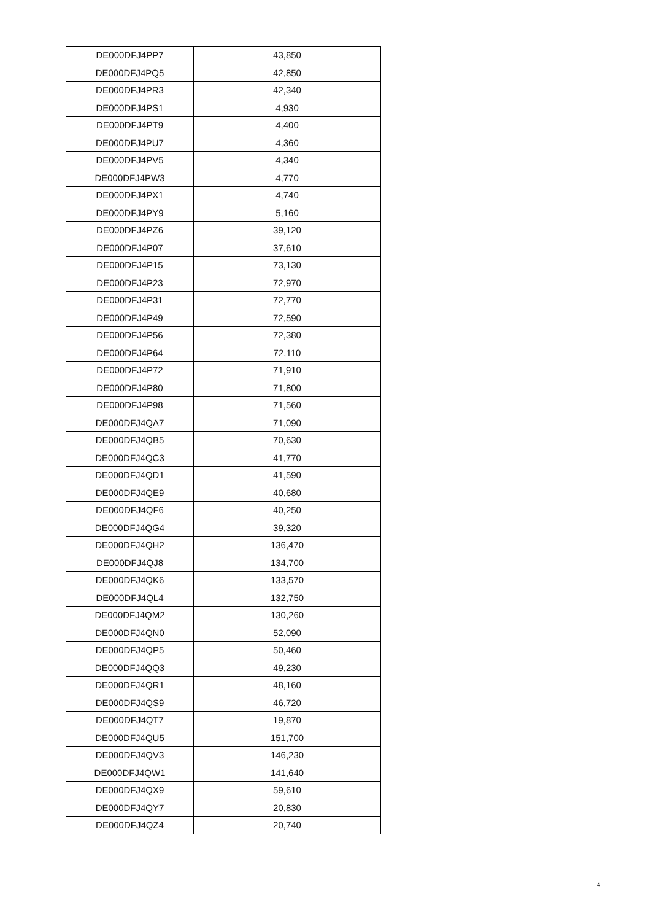| DE000DFJ4PP7 | 43,850 |
| DE000DFJ4PQ5 | 42,850 |
| DE000DFJ4PR3 | 42,340 |
| DE000DFJ4PS1 | 4,930 |
| DE000DFJ4PT9 | 4,400 |
| DE000DFJ4PU7 | 4,360 |
| DE000DFJ4PV5 | 4,340 |
| DE000DFJ4PW3 | 4,770 |
| DE000DFJ4PX1 | 4,740 |
| DE000DFJ4PY9 | 5,160 |
| DE000DFJ4PZ6 | 39,120 |
| DE000DFJ4P07 | 37,610 |
| DE000DFJ4P15 | 73,130 |
| DE000DFJ4P23 | 72,970 |
| DE000DFJ4P31 | 72,770 |
| DE000DFJ4P49 | 72,590 |
| DE000DFJ4P56 | 72,380 |
| DE000DFJ4P64 | 72,110 |
| DE000DFJ4P72 | 71,910 |
| DE000DFJ4P80 | 71,800 |
| DE000DFJ4P98 | 71,560 |
| DE000DFJ4QA7 | 71,090 |
| DE000DFJ4QB5 | 70,630 |
| DE000DFJ4QC3 | 41,770 |
| DE000DFJ4QD1 | 41,590 |
| DE000DFJ4QE9 | 40,680 |
| DE000DFJ4QF6 | 40,250 |
| DE000DFJ4QG4 | 39,320 |
| DE000DFJ4QH2 | 136,470 |
| DE000DFJ4QJ8 | 134,700 |
| DE000DFJ4QK6 | 133,570 |
| DE000DFJ4QL4 | 132,750 |
| DE000DFJ4QM2 | 130,260 |
| DE000DFJ4QN0 | 52,090 |
| DE000DFJ4QP5 | 50,460 |
| DE000DFJ4QQ3 | 49,230 |
| DE000DFJ4QR1 | 48,160 |
| DE000DFJ4QS9 | 46,720 |
| DE000DFJ4QT7 | 19,870 |
| DE000DFJ4QU5 | 151,700 |
| DE000DFJ4QV3 | 146,230 |
| DE000DFJ4QW1 | 141,640 |
| DE000DFJ4QX9 | 59,610 |
| DE000DFJ4QY7 | 20,830 |
| DE000DFJ4QZ4 | 20,740 |
4